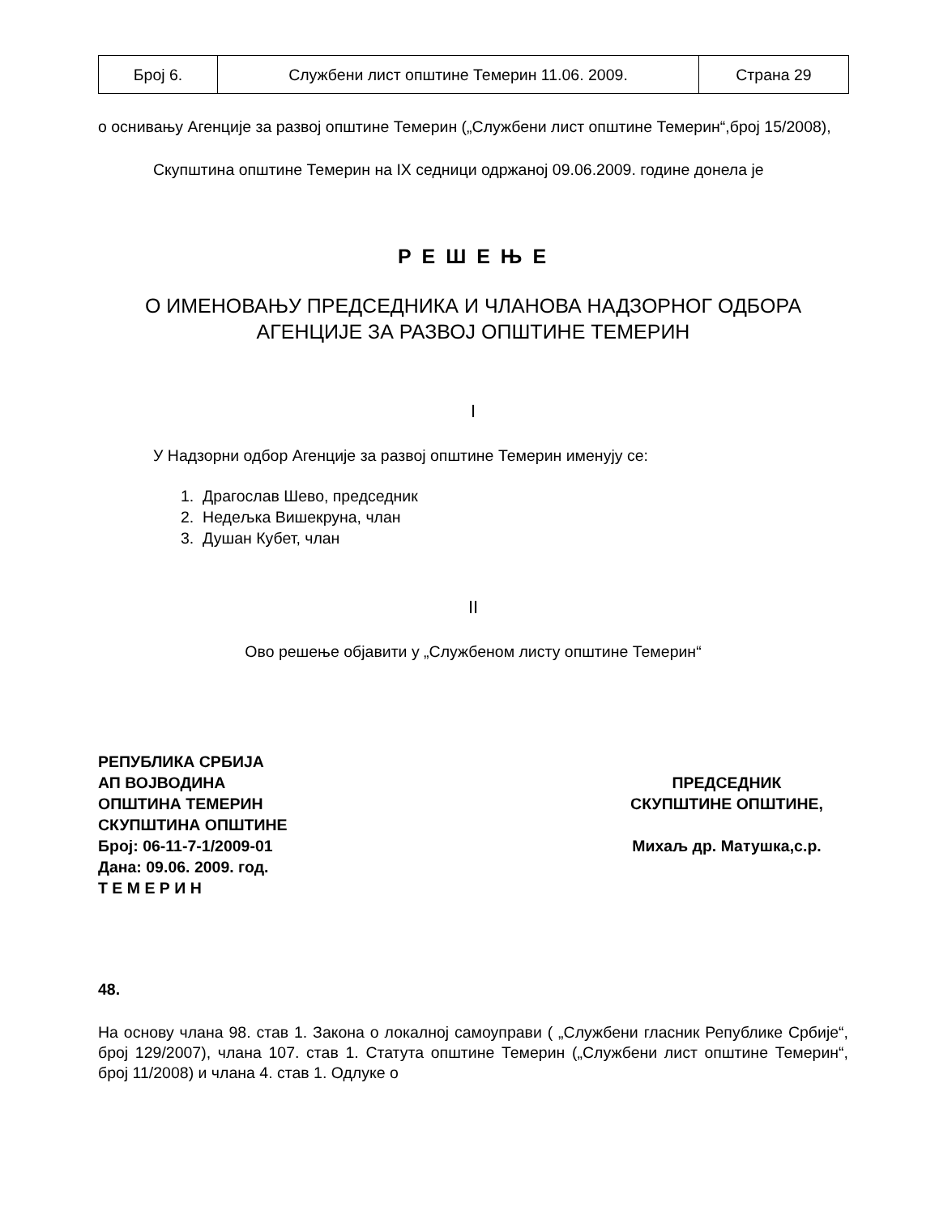| Број 6. | Службени лист општине Темерин 11.06. 2009. | Страна 29 |
о оснивању Агенције за развој општине Темерин („Службени лист општине Темерин“,број 15/2008),
Скупштина општине Темерин на IX седници одржаној 09.06.2009. године донела је
Р Е Ш Е Њ Е
О ИМЕНОВАЊУ ПРЕДСЕДНИКА И ЧЛАНОВА НАДЗОРНОГ ОДБОРА
АГЕНЦИЈЕ ЗА РАЗВОЈ ОПШТИНЕ ТЕМЕРИН
I
У Надзорни одбор Агенције за развој општине Темерин именују се:
1. Драгослав Шево, председник
2. Недељка Вишекруна, члан
3. Душан Кубет, члан
II
Ово решење објавити у „Службеном листу општине Темерин“
РЕПУБЛИКА СРБИЈА
АП ВОЈВОДИНА
ОПШТИНА ТЕМЕРИН
СКУПШТИНА ОПШТИНЕ
Број: 06-11-7-1/2009-01
Дана: 09.06. 2009. год.
Т Е М Е Р И Н
ПРЕДСЕДНИК
СКУПШТИНЕ ОПШТИНЕ,
Михаљ др. Матушка,с.р.
48.
На основу члана 98. став 1. Закона о локалној самоуправи ( „Службени гласник Републике Србије“, број 129/2007), члана 107. став 1. Статута општине Темерин („Службени лист општине Темерин“, број 11/2008) и члана 4. став 1. Одлуке о